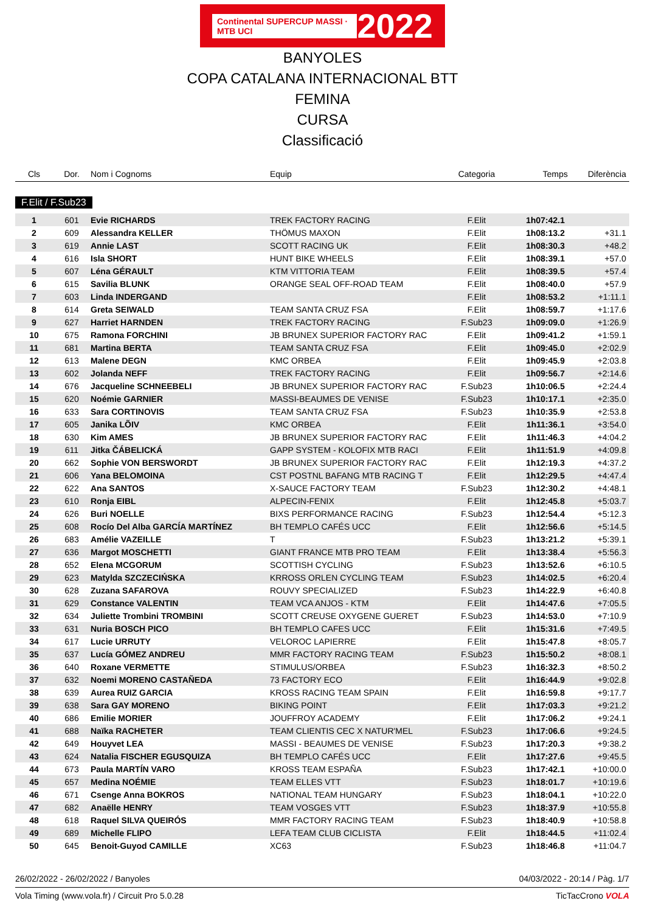Continental SUPERCUP MASSI · MTB UCI 2022
BANYOLES
COPA CATALANA INTERNACIONAL BTT
FEMINA
CURSA
Classificació
| Cls | Dor. | Nom i Cognoms | Equip | Categoria | Temps | Diferència |
| --- | --- | --- | --- | --- | --- | --- |
F.Elit / F.Sub23
| 1 | 601 | Evie RICHARDS | TREK FACTORY RACING | F.Elit | 1h07:42.1 | |
| 2 | 609 | Alessandra KELLER | THÖMUS MAXON | F.Elit | 1h08:13.2 | +31.1 |
| 3 | 619 | Annie LAST | SCOTT RACING UK | F.Elit | 1h08:30.3 | +48.2 |
| 4 | 616 | Isla SHORT | HUNT BIKE WHEELS | F.Elit | 1h08:39.1 | +57.0 |
| 5 | 607 | Léna GÉRAULT | KTM VITTORIA TEAM | F.Elit | 1h08:39.5 | +57.4 |
| 6 | 615 | Savilia BLUNK | ORANGE SEAL OFF-ROAD TEAM | F.Elit | 1h08:40.0 | +57.9 |
| 7 | 603 | Linda INDERGAND | | F.Elit | 1h08:53.2 | +1:11.1 |
| 8 | 614 | Greta SEIWALD | TEAM SANTA CRUZ FSA | F.Elit | 1h08:59.7 | +1:17.6 |
| 9 | 627 | Harriet HARNDEN | TREK FACTORY RACING | F.Sub23 | 1h09:09.0 | +1:26.9 |
| 10 | 675 | Ramona FORCHINI | JB BRUNEX SUPERIOR FACTORY RAC | F.Elit | 1h09:41.2 | +1:59.1 |
| 11 | 681 | Martina BERTA | TEAM SANTA CRUZ FSA | F.Elit | 1h09:45.0 | +2:02.9 |
| 12 | 613 | Malene DEGN | KMC ORBEA | F.Elit | 1h09:45.9 | +2:03.8 |
| 13 | 602 | Jolanda NEFF | TREK FACTORY RACING | F.Elit | 1h09:56.7 | +2:14.6 |
| 14 | 676 | Jacqueline SCHNEEBELI | JB BRUNEX SUPERIOR FACTORY RAC | F.Sub23 | 1h10:06.5 | +2:24.4 |
| 15 | 620 | Noémie GARNIER | MASSI-BEAUMES DE VENISE | F.Sub23 | 1h10:17.1 | +2:35.0 |
| 16 | 633 | Sara CORTINOVIS | TEAM SANTA CRUZ FSA | F.Sub23 | 1h10:35.9 | +2:53.8 |
| 17 | 605 | Janika LÕIV | KMC ORBEA | F.Elit | 1h11:36.1 | +3:54.0 |
| 18 | 630 | Kim AMES | JB BRUNEX SUPERIOR FACTORY RAC | F.Elit | 1h11:46.3 | +4:04.2 |
| 19 | 611 | Jitka ČÁBELICKÁ | GAPP SYSTEM - KOLOFIX MTB RACI | F.Elit | 1h11:51.9 | +4:09.8 |
| 20 | 662 | Sophie VON BERSWORDT | JB BRUNEX SUPERIOR FACTORY RAC | F.Elit | 1h12:19.3 | +4:37.2 |
| 21 | 606 | Yana BELOMOINA | CST POSTNL BAFANG MTB RACING T | F.Elit | 1h12:29.5 | +4:47.4 |
| 22 | 622 | Ana SANTOS | X-SAUCE FACTORY TEAM | F.Sub23 | 1h12:30.2 | +4:48.1 |
| 23 | 610 | Ronja EIBL | ALPECIN-FENIX | F.Elit | 1h12:45.8 | +5:03.7 |
| 24 | 626 | Buri NOELLE | BIXS PERFORMANCE RACING | F.Sub23 | 1h12:54.4 | +5:12.3 |
| 25 | 608 | Rocío Del Alba GARCÍA MARTÍNEZ | BH TEMPLO CAFÉS UCC | F.Elit | 1h12:56.6 | +5:14.5 |
| 26 | 683 | Amélie VAZEILLE | T | F.Sub23 | 1h13:21.2 | +5:39.1 |
| 27 | 636 | Margot MOSCHETTI | GIANT FRANCE MTB PRO TEAM | F.Elit | 1h13:38.4 | +5:56.3 |
| 28 | 652 | Elena MCGORUM | SCOTTISH CYCLING | F.Sub23 | 1h13:52.6 | +6:10.5 |
| 29 | 623 | Matylda SZCZECIŃSKA | KRROSS ORLEN CYCLING TEAM | F.Sub23 | 1h14:02.5 | +6:20.4 |
| 30 | 628 | Zuzana SAFAROVA | ROUVY SPECIALIZED | F.Sub23 | 1h14:22.9 | +6:40.8 |
| 31 | 629 | Constance VALENTIN | TEAM VCA ANJOS - KTM | F.Elit | 1h14:47.6 | +7:05.5 |
| 32 | 634 | Juliette Trombini TROMBINI | SCOTT CREUSE OXYGENE GUERET | F.Sub23 | 1h14:53.0 | +7:10.9 |
| 33 | 631 | Nuria BOSCH PICO | BH TEMPLO CAFES UCC | F.Elit | 1h15:31.6 | +7:49.5 |
| 34 | 617 | Lucie URRUTY | VELOROC LAPIERRE | F.Elit | 1h15:47.8 | +8:05.7 |
| 35 | 637 | Lucía GÓMEZ ANDREU | MMR FACTORY RACING TEAM | F.Sub23 | 1h15:50.2 | +8:08.1 |
| 36 | 640 | Roxane VERMETTE | STIMULUS/ORBEA | F.Sub23 | 1h16:32.3 | +8:50.2 |
| 37 | 632 | Noemi MORENO CASTAÑEDA | 73 FACTORY ECO | F.Elit | 1h16:44.9 | +9:02.8 |
| 38 | 639 | Aurea RUIZ GARCIA | KROSS RACING TEAM SPAIN | F.Elit | 1h16:59.8 | +9:17.7 |
| 39 | 638 | Sara GAY MORENO | BIKING POINT | F.Elit | 1h17:03.3 | +9:21.2 |
| 40 | 686 | Emilie MORIER | JOUFFROY ACADEMY | F.Elit | 1h17:06.2 | +9:24.1 |
| 41 | 688 | Naïka RACHETER | TEAM CLIENTIS CEC X NATUR'MEL | F.Sub23 | 1h17:06.6 | +9:24.5 |
| 42 | 649 | Houyvet LEA | MASSI - BEAUMES DE VENISE | F.Sub23 | 1h17:20.3 | +9:38.2 |
| 43 | 624 | Natalia FISCHER EGUSQUIZA | BH TEMPLO CAFÉS UCC | F.Elit | 1h17:27.6 | +9:45.5 |
| 44 | 673 | Paula MARTÍN VARO | KROSS TEAM ESPAÑA | F.Sub23 | 1h17:42.1 | +10:00.0 |
| 45 | 657 | Medina NOÉMIE | TEAM ELLES VTT | F.Sub23 | 1h18:01.7 | +10:19.6 |
| 46 | 671 | Csenge Anna BOKROS | NATIONAL TEAM HUNGARY | F.Sub23 | 1h18:04.1 | +10:22.0 |
| 47 | 682 | Anaëlle HENRY | TEAM VOSGES VTT | F.Sub23 | 1h18:37.9 | +10:55.8 |
| 48 | 618 | Raquel SILVA QUEIRÓS | MMR FACTORY RACING TEAM | F.Sub23 | 1h18:40.9 | +10:58.8 |
| 49 | 689 | Michelle FLIPO | LEFA TEAM CLUB CICLISTA | F.Elit | 1h18:44.5 | +11:02.4 |
| 50 | 645 | Benoit-Guyod CAMILLE | XC63 | F.Sub23 | 1h18:46.8 | +11:04.7 |
26/02/2022 - 26/02/2022 / Banyoles 04/03/2022 - 20:14 / Pàg. 1/7
Vola Timing (www.vola.fr) / Circuit Pro 5.0.28 TicTacCrono VOLA